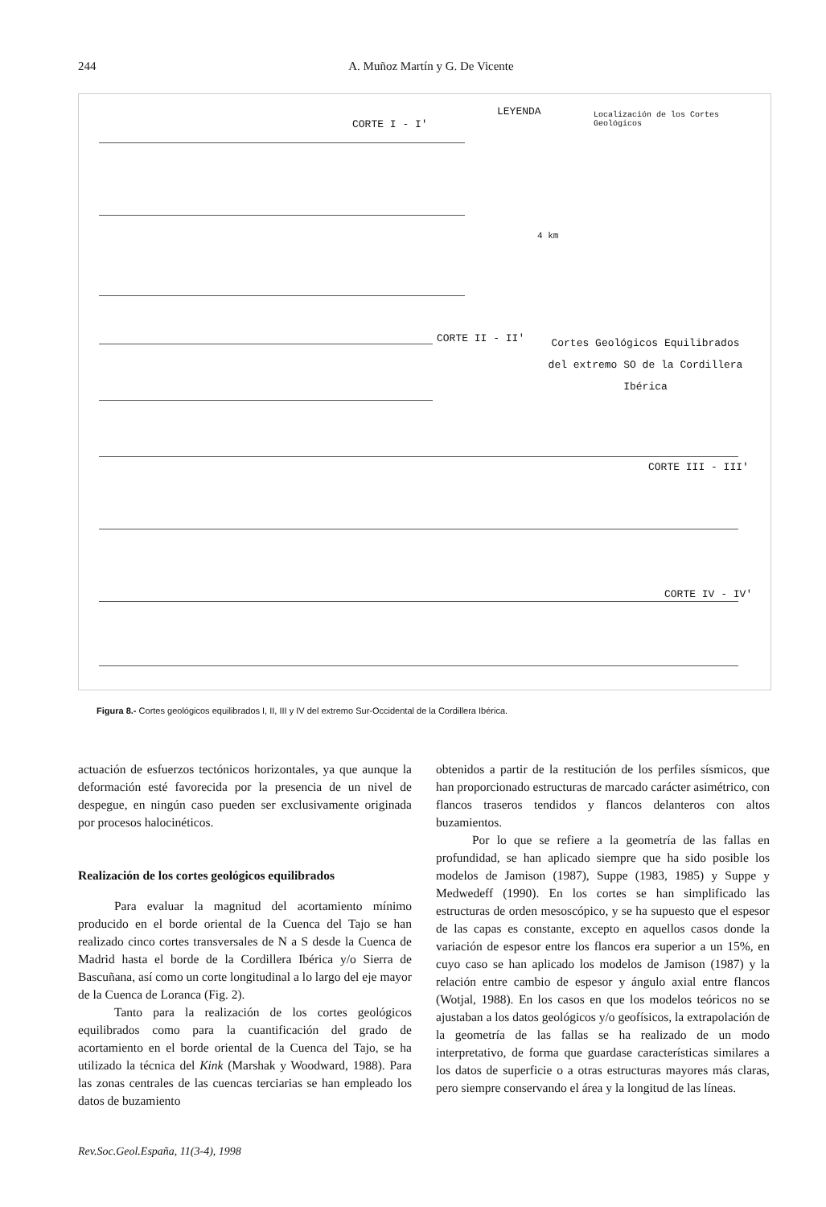244 A. Muñoz Martín y G. De Vicente
CORTE I - I'
LEYENDA
Localización de los Cortes Geológicos
CORTE II - II'
Cortes Geológicos Equilibrados del extremo SO de la Cordillera Ibérica
CORTE III - III'
CORTE IV - IV'
4 km
Figura 8.- Cortes geológicos equilibrados I, II, III y IV del extremo Sur-Occidental de la Cordillera Ibérica.
actuación de esfuerzos tectónicos horizontales, ya que aunque la deformación esté favorecida por la presencia de un nivel de despegue, en ningún caso pueden ser exclusivamente originada por procesos halocinéticos.
Realización de los cortes geológicos equilibrados
Para evaluar la magnitud del acortamiento mínimo producido en el borde oriental de la Cuenca del Tajo se han realizado cinco cortes transversales de N a S desde la Cuenca de Madrid hasta el borde de la Cordillera Ibérica y/o Sierra de Bascuñana, así como un corte longitudinal a lo largo del eje mayor de la Cuenca de Loranca (Fig. 2).
Tanto para la realización de los cortes geológicos equilibrados como para la cuantificación del grado de acortamiento en el borde oriental de la Cuenca del Tajo, se ha utilizado la técnica del Kink (Marshak y Woodward, 1988). Para las zonas centrales de las cuencas terciarias se han empleado los datos de buzamiento
obtenidos a partir de la restitución de los perfiles sísmicos, que han proporcionado estructuras de marcado carácter asimétrico, con flancos traseros tendidos y flancos delanteros con altos buzamientos.
Por lo que se refiere a la geometría de las fallas en profundidad, se han aplicado siempre que ha sido posible los modelos de Jamison (1987), Suppe (1983, 1985) y Suppe y Medwedeff (1990). En los cortes se han simplificado las estructuras de orden mesoscópico, y se ha supuesto que el espesor de las capas es constante, excepto en aquellos casos donde la variación de espesor entre los flancos era superior a un 15%, en cuyo caso se han aplicado los modelos de Jamison (1987) y la relación entre cambio de espesor y ángulo axial entre flancos (Wotjal, 1988). En los casos en que los modelos teóricos no se ajustaban a los datos geológicos y/o geofísicos, la extrapolación de la geometría de las fallas se ha realizado de un modo interpretativo, de forma que guardase características similares a los datos de superficie o a otras estructuras mayores más claras, pero siempre conservando el área y la longitud de las líneas.
Rev.Soc.Geol.España, 11(3-4), 1998